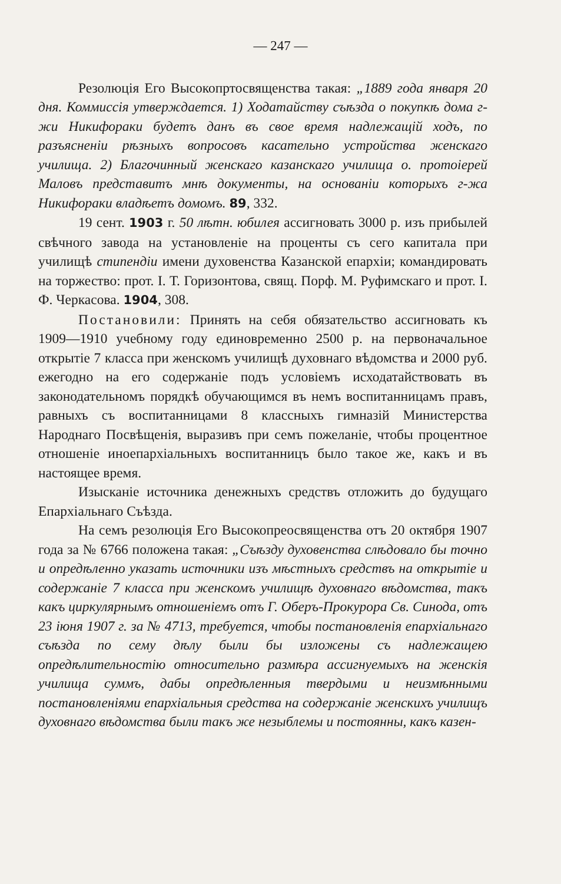— 247 —
Резолюція Его Высокопртосвященства такая: „1889 года января 20 дня. Коммиссія утверждается. 1) Ходатайству съѣзда о покупкѣ дома г-жи Никифораки будетъ данъ въ свое время надлежащій ходъ, по разъясненіи рѣзныхъ вопросовъ касательно устройства женскаго училища. 2) Благочинный женскаго казанскаго училища о. протоіерей Маловъ представитъ мнѣ документы, на основаніи которыхъ г-жа Никифораки владѣетъ домомъ. 89, 332.
19 сент. 1903 г. 50 лѣтн. юбилея ассигновать 3000 р. изъ прибылей свѣчного завода на установленіе на проценты съ сего капитала при училищѣ стипендіи имени духовенства Казанской епархіи; командировать на торжество: прот. І. Т. Горизонтова, свящ. Порф. М. Руфимскаго и прот. І. Ф. Черкасова. 1904, 308.
Постановили: Принять на себя обязательство ассигновать къ 1909—1910 учебному году единовременно 2500 р. на первоначальное открытіе 7 класса при женскомъ училищѣ духовнаго вѣдомства и 2000 руб. ежегодно на его содержаніе подъ условіемъ исходатайствовать въ законодательномъ порядкѣ обучающимся въ немъ воспитанницамъ правъ, равныхъ съ воспитанницами 8 классныхъ гимназій Министерства Народнаго Посвѣщенія, выразивъ при семъ пожеланіе, чтобы процентное отношеніе иноепархіальныхъ воспитанницъ было такое же, какъ и въ настоящее время.
Изысканіе источника денежныхъ средствъ отложить до будущаго Епархіальнаго Съѣзда.
На семъ резолюція Его Высокопреосвященства отъ 20 октября 1907 года за № 6766 положена такая: „Съѣзду духовенства слѣдовало бы точно и опредѣленно указать источники изъ мѣстныхъ средствъ на открытіе и содержаніе 7 класса при женскомъ училищѣ духовнаго вѣдомства, такъ какъ циркулярнымъ отношеніемъ отъ Г. Оберъ-Прокурора Св. Синода, отъ 23 іюня 1907 г. за № 4713, требуется, чтобы постановленія епархіальнаго съѣзда по сему дѣлу были бы изложены съ надлежащею опредѣлительностію относительно размѣра ассигнуемыхъ на женскія училища суммъ, дабы опредѣленныя твердыми и неизмѣнными постановленіями епархіальныя средства на содержаніе женскихъ училищъ духовнаго вѣдомства были такъ же незыблемы и постоянны, какъ казен-